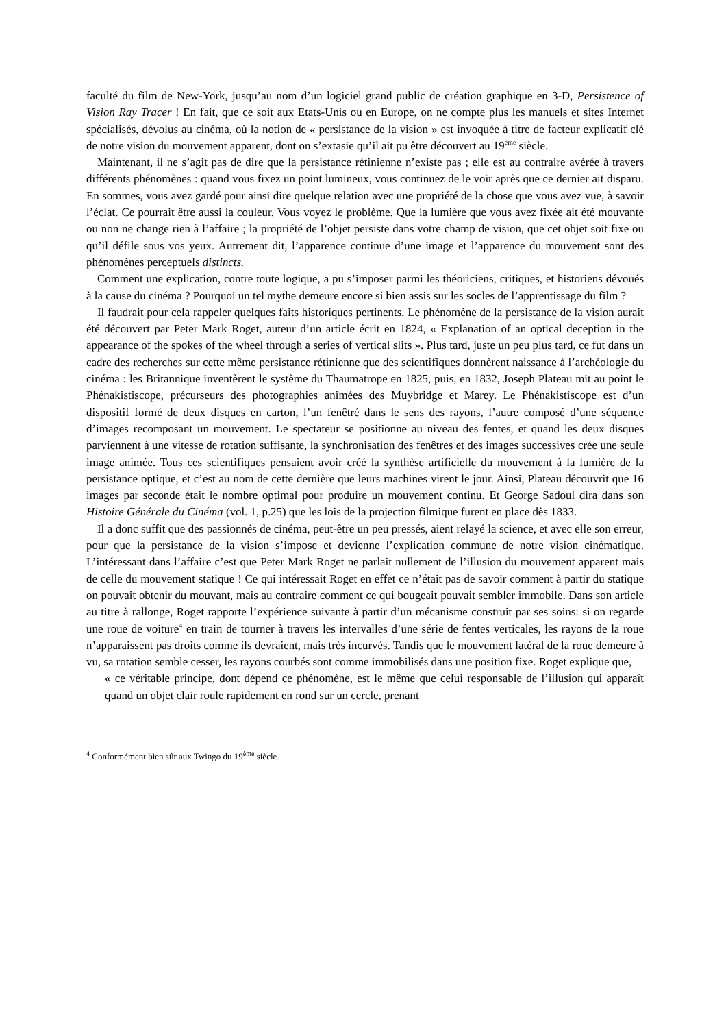faculté du film de New-York, jusqu’au nom d’un logiciel grand public de création graphique en 3-D, Persistence of Vision Ray Tracer ! En fait, que ce soit aux Etats-Unis ou en Europe, on ne compte plus les manuels et sites Internet spécialisés, dévolus au cinéma, où la notion de « persistance de la vision » est invoquée à titre de facteur explicatif clé de notre vision du mouvement apparent, dont on s’extasie qu’il ait pu être découvert au 19<sup>ème</sup> siècle.
Maintenant, il ne s’agit pas de dire que la persistance rétinienne n’existe pas ; elle est au contraire avérée à travers différents phénomènes : quand vous fixez un point lumineux, vous continuez de le voir après que ce dernier ait disparu. En sommes, vous avez gardé pour ainsi dire quelque relation avec une propriété de la chose que vous avez vue, à savoir l’éclat. Ce pourrait être aussi la couleur. Vous voyez le problème. Que la lumière que vous avez fixée ait été mouvante ou non ne change rien à l’affaire ; la propriété de l’objet persiste dans votre champ de vision, que cet objet soit fixe ou qu’il défile sous vos yeux. Autrement dit, l’apparence continue d’une image et l’apparence du mouvement sont des phénomènes perceptuels distincts.
Comment une explication, contre toute logique, a pu s’imposer parmi les théoriciens, critiques, et historiens dévoués à la cause du cinéma ? Pourquoi un tel mythe demeure encore si bien assis sur les socles de l’apprentissage du film ?
Il faudrait pour cela rappeler quelques faits historiques pertinents. Le phénomène de la persistance de la vision aurait été découvert par Peter Mark Roget, auteur d’un article écrit en 1824, « Explanation of an optical deception in the appearance of the spokes of the wheel through a series of vertical slits ». Plus tard, juste un peu plus tard, ce fut dans un cadre des recherches sur cette même persistance rétinienne que des scientifiques donnèrent naissance à l’archéologie du cinéma : les Britannique inventèrent le système du Thaumatrope en 1825, puis, en 1832, Joseph Plateau mit au point le Phénakistiscope, précurseurs des photographies animées des Muybridge et Marey. Le Phénakistiscope est d’un dispositif formé de deux disques en carton, l’un fenêtré dans le sens des rayons, l’autre composé d’une séquence d’images recomposant un mouvement. Le spectateur se positionne au niveau des fentes, et quand les deux disques parviennent à une vitesse de rotation suffisante, la synchronisation des fenêtres et des images successives crée une seule image animée. Tous ces scientifiques pensaient avoir créé la synthèse artificielle du mouvement à la lumière de la persistance optique, et c’est au nom de cette dernière que leurs machines virent le jour. Ainsi, Plateau découvrit que 16 images par seconde était le nombre optimal pour produire un mouvement continu. Et George Sadoul dira dans son Histoire Générale du Cinéma (vol. 1, p.25) que les lois de la projection filmique furent en place dès 1833.
Il a donc suffit que des passionnés de cinéma, peut-être un peu pressés, aient relayé la science, et avec elle son erreur, pour que la persistance de la vision s’impose et devienne l’explication commune de notre vision cinématique. L’intéressant dans l’affaire c’est que Peter Mark Roget ne parlait nullement de l’illusion du mouvement apparent mais de celle du mouvement statique ! Ce qui intéressait Roget en effet ce n’était pas de savoir comment à partir du statique on pouvait obtenir du mouvant, mais au contraire comment ce qui bougeait pouvait sembler immobile. Dans son article au titre à rallonge, Roget rapporte l’expérience suivante à partir d’un mécanisme construit par ses soins: si on regarde une roue de voiture<sup>4</sup> en train de tourner à travers les intervalles d’une série de fentes verticales, les rayons de la roue n’apparaissent pas droits comme ils devraient, mais très incurvés. Tandis que le mouvement latéral de la roue demeure à vu, sa rotation semble cesser, les rayons courbés sont comme immobilisés dans une position fixe. Roget explique que,
« ce véritable principe, dont dépend ce phénomène, est le même que celui responsable de l’illusion qui apparaît quand un objet clair roule rapidement en rond sur un cercle, prenant
<sup>4</sup> Conformément bien sûr aux Twingo du 19<sup>ème</sup> siècle.